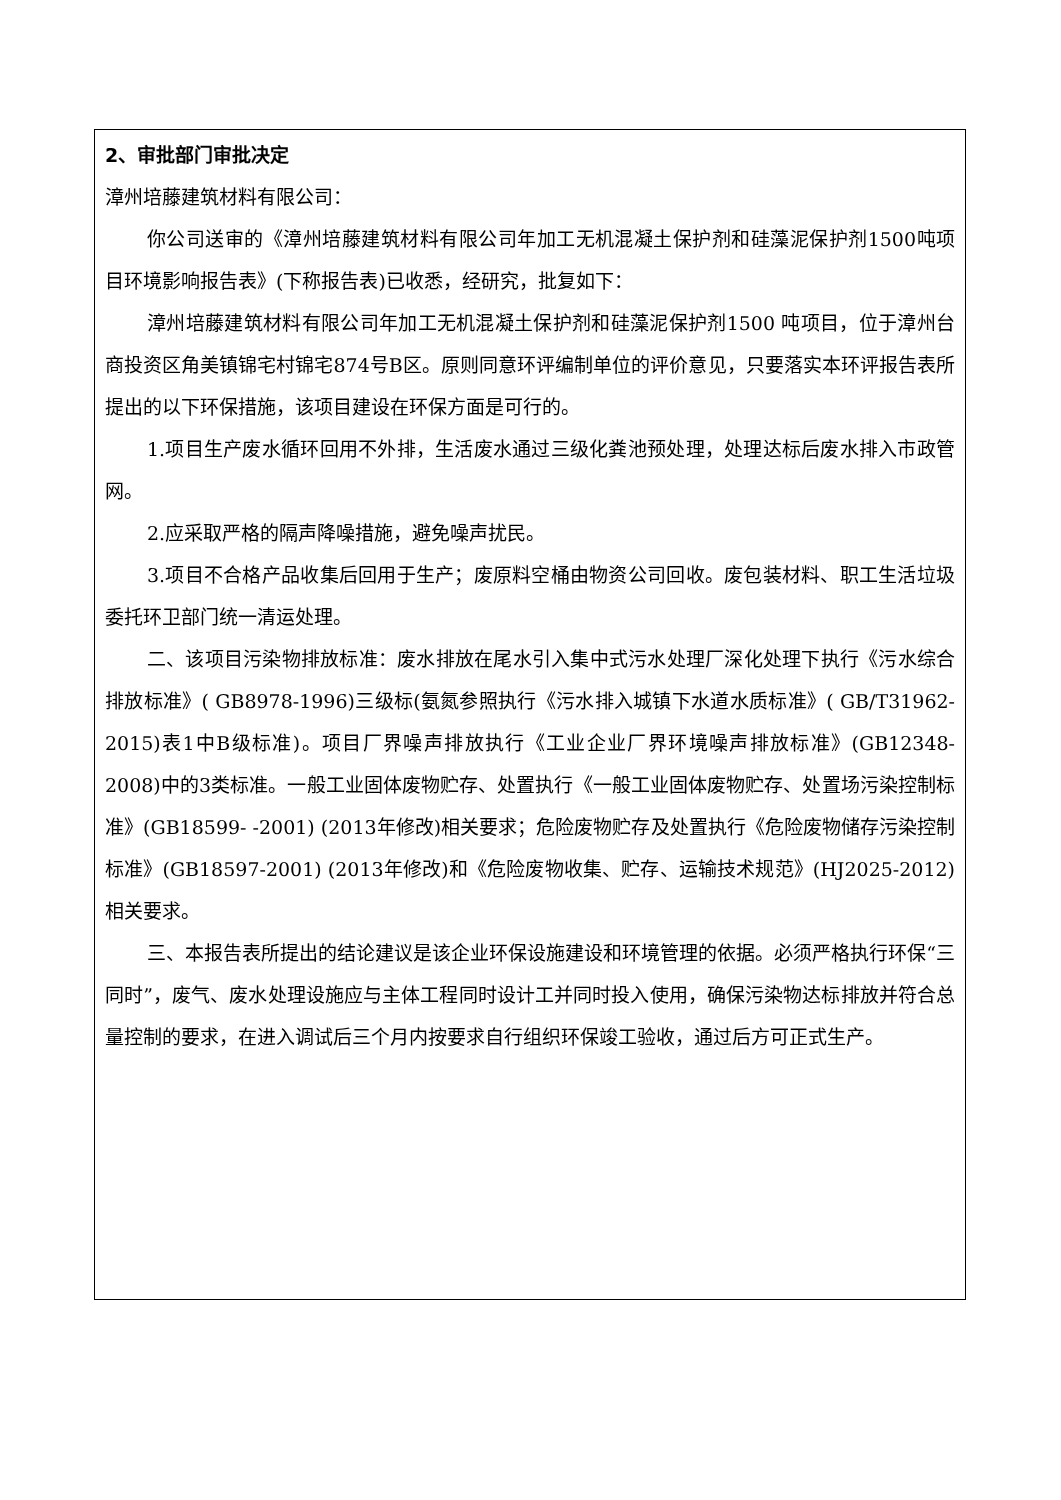| 2、审批部门审批决定 漳州培藤建筑材料有限公司： 你公司送审的《漳州培藤建筑材料有限公司年加工无机混凝土保护剂和硅藻泥保护剂1500吨项目环境影响报告表》(下称报告表)已收悉，经研究，批复如下： 漳州培藤建筑材料有限公司年加工无机混凝土保护剂和硅藻泥保护剂1500 吨项目，位于漳州台商投资区角美镇锦宅村锦宅874号B区。原则同意环评编制单位的评价意见，只要落实本环评报告表所提出的以下环保措施，该项目建设在环保方面是可行的。 1.项目生产废水循环回用不外排，生活废水通过三级化粪池预处理，处理达标后废水排入市政管网。 2.应采取严格的隔声降噪措施，避免噪声扰民。 3.项目不合格产品收集后回用于生产；废原料空桶由物资公司回收。废包装材料、职工生活垃圾委托环卫部门统一清运处理。 二、该项目污染物排放标准：废水排放在尾水引入集中式污水处理厂深化处理下执行《污水综合排放标准》( GB8978-1996)三级标(氨氮参照执行《污水排入城镇下水道水质标准》( GB/T31962-2015)表1中B级标准)。项目厂界噪声排放执行《工业企业厂界环境噪声排放标准》(GB12348-2008)中的3类标准。一般工业固体废物贮存、处置执行《一般工业固体废物贮存、处置场污染控制标准》(GB18599- -2001) (2013年修改)相关要求；危险废物贮存及处置执行《危险废物储存污染控制标准》(GB18597-2001) (2013年修改)和《危险废物收集、贮存、运输技术规范》(HJ2025-2012)相关要求。 三、本报告表所提出的结论建议是该企业环保设施建设和环境管理的依据。必须严格执行环保“三同时”，废气、废水处理设施应与主体工程同时设计工并同时投入使用，确保污染物达标排放并符合总量控制的要求，在进入调试后三个月内按要求自行组织环保竣工验收，通过后方可正式生产。 |